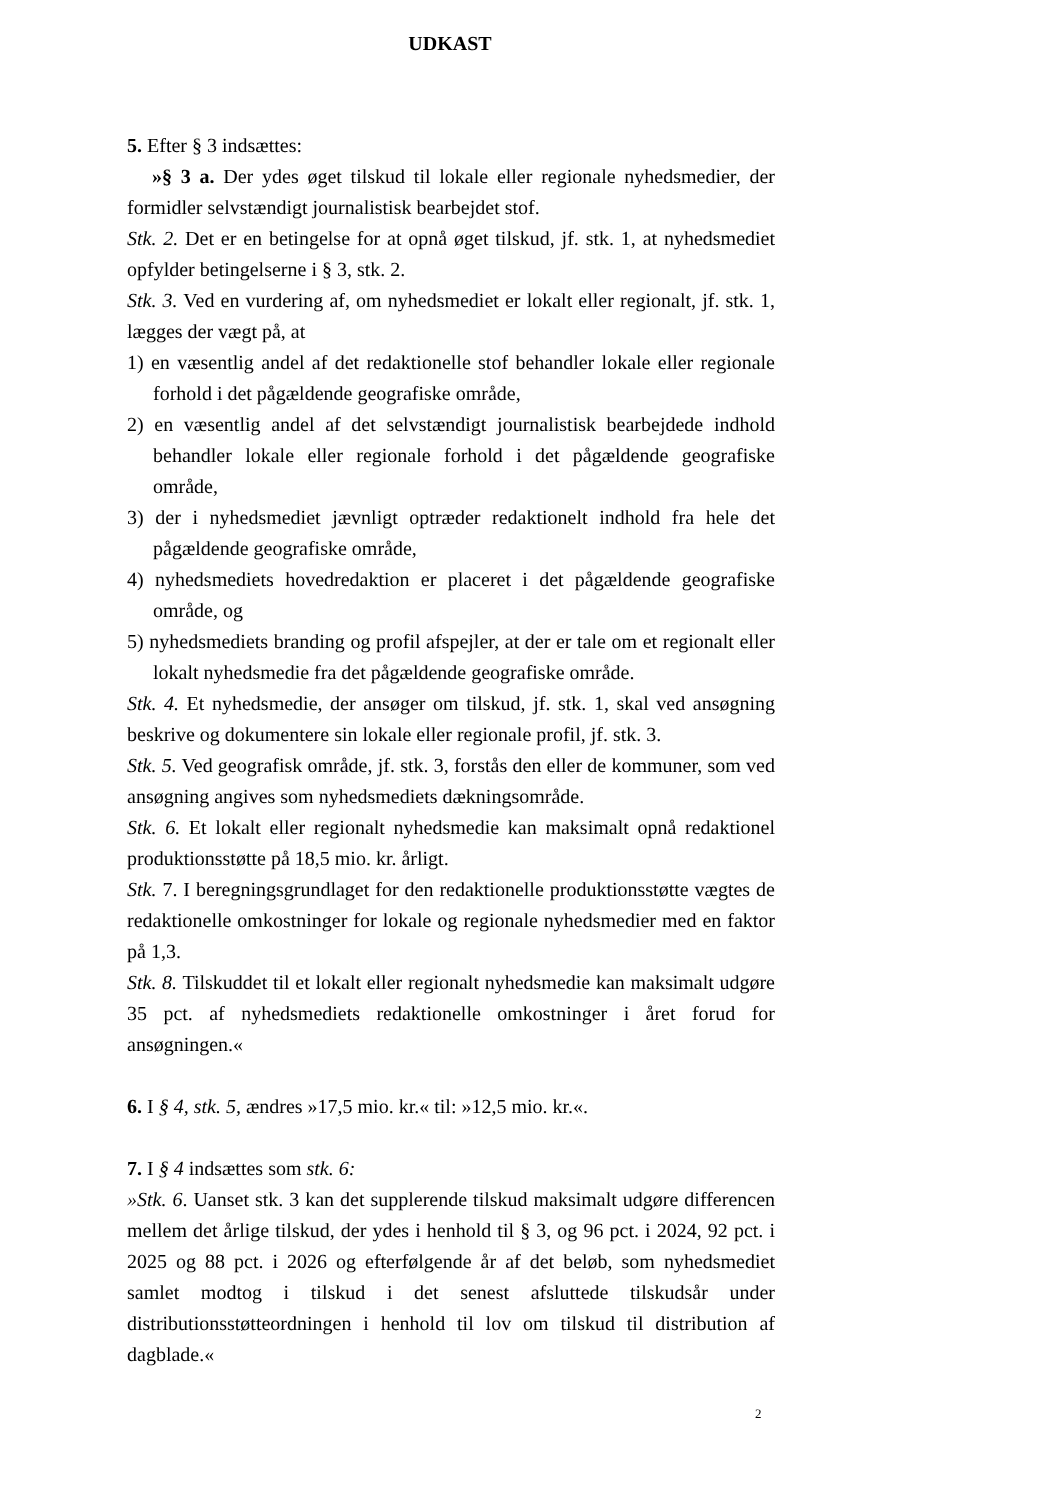UDKAST
5. Efter § 3 indsættes:
»§ 3 a. Der ydes øget tilskud til lokale eller regionale nyhedsmedier, der formidler selvstændigt journalistisk bearbejdet stof.
Stk. 2. Det er en betingelse for at opnå øget tilskud, jf. stk. 1, at nyhedsmediet opfylder betingelserne i § 3, stk. 2.
Stk. 3. Ved en vurdering af, om nyhedsmediet er lokalt eller regionalt, jf. stk. 1, lægges der vægt på, at
1) en væsentlig andel af det redaktionelle stof behandler lokale eller regionale forhold i det pågældende geografiske område,
2) en væsentlig andel af det selvstændigt journalistisk bearbejdede indhold behandler lokale eller regionale forhold i det pågældende geografiske område,
3) der i nyhedsmediet jævnligt optræder redaktionelt indhold fra hele det pågældende geografiske område,
4) nyhedsmediets hovedredaktion er placeret i det pågældende geografiske område, og
5) nyhedsmediets branding og profil afspejler, at der er tale om et regionalt eller lokalt nyhedsmedie fra det pågældende geografiske område.
Stk. 4. Et nyhedsmedie, der ansøger om tilskud, jf. stk. 1, skal ved ansøgning beskrive og dokumentere sin lokale eller regionale profil, jf. stk. 3.
Stk. 5. Ved geografisk område, jf. stk. 3, forstås den eller de kommuner, som ved ansøgning angives som nyhedsmediets dækningsområde.
Stk. 6. Et lokalt eller regionalt nyhedsmedie kan maksimalt opnå redaktionel produktionsstøtte på 18,5 mio. kr. årligt.
Stk. 7. I beregningsgrundlaget for den redaktionelle produktionsstøtte vægtes de redaktionelle omkostninger for lokale og regionale nyhedsmedier med en faktor på 1,3.
Stk. 8. Tilskuddet til et lokalt eller regionalt nyhedsmedie kan maksimalt udgøre 35 pct. af nyhedsmediets redaktionelle omkostninger i året forud for ansøgningen.«
6. I § 4, stk. 5, ændres »17,5 mio. kr.« til: »12,5 mio. kr.«.
7. I § 4 indsættes som stk. 6:
»Stk. 6. Uanset stk. 3 kan det supplerende tilskud maksimalt udgøre differencen mellem det årlige tilskud, der ydes i henhold til § 3, og 96 pct. i 2024, 92 pct. i 2025 og 88 pct. i 2026 og efterfølgende år af det beløb, som nyhedsmediet samlet modtog i tilskud i det senest afsluttede tilskudsår under distributionsstøtteordningen i henhold til lov om tilskud til distribution af dagblade.«
2